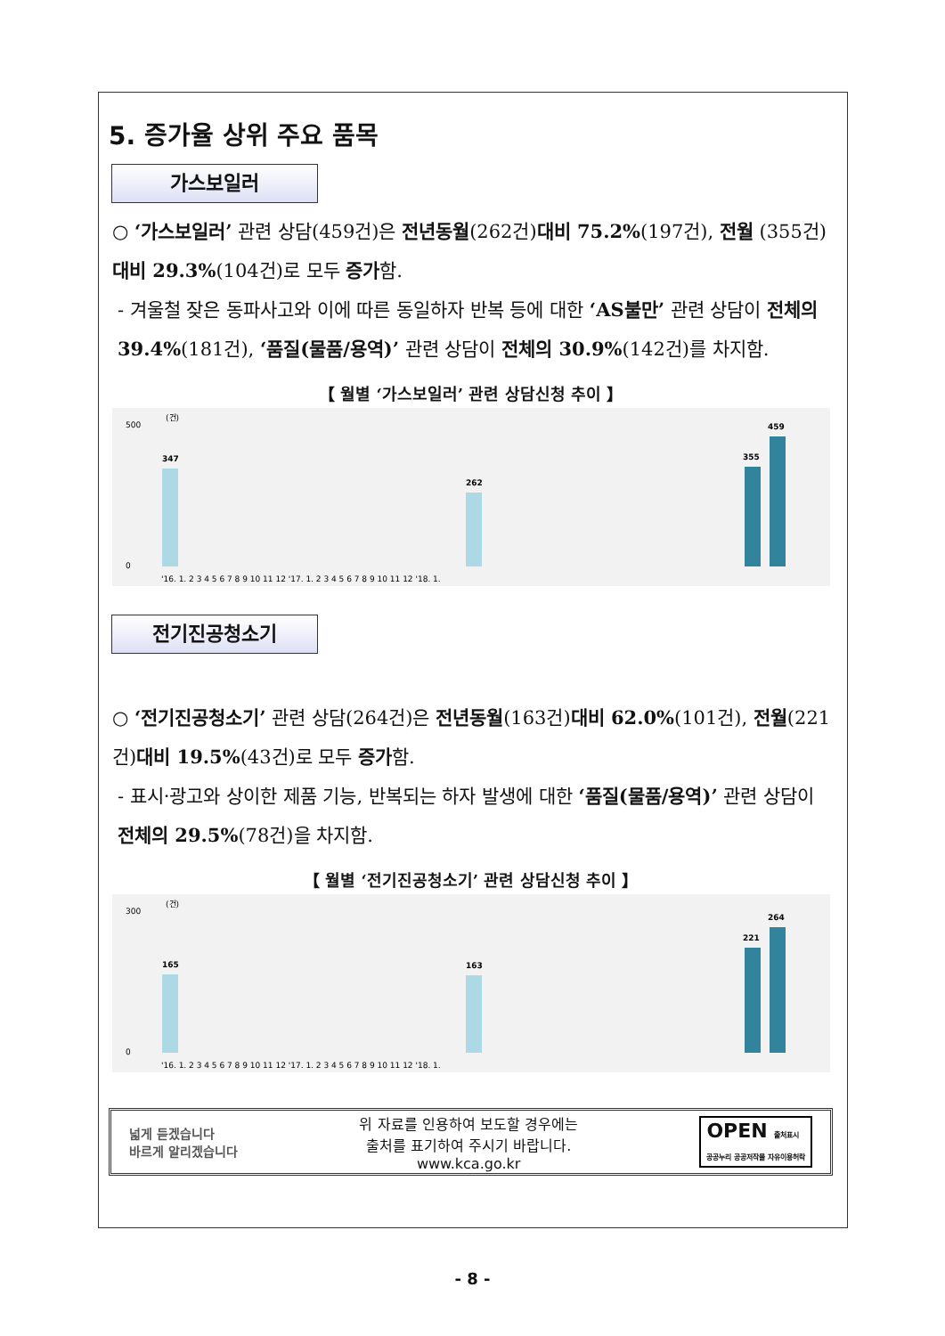5. 증가율 상위 주요 품목
가스보일러
○ ‘가스보일러’ 관련 상담(459건)은 전년동월(262건)대비 75.2%(197건), 전월 (355건)대비 29.3%(104건)로 모두 증가함.
- 겨울철 잦은 동파사고와 이에 따른 동일하자 반복 등에 대한 ‘AS불만’ 관련 상담이 전체의 39.4%(181건), ‘품질(물품/용역)’ 관련 상담이 전체의 30.9%(142건)를 차지함.
【 월별 ‘가스보일러’ 관련 상담신청 추이 】
(건)
500
0
347
262
355
459
'16. 1. 2 3 4 5 6 7 8 9 10 11 12 '17. 1. 2 3 4 5 6 7 8 9 10 11 12 '18. 1.
전기진공청소기
○ ‘전기진공청소기’ 관련 상담(264건)은 전년동월(163건)대비 62.0%(101건), 전월(221건)대비 19.5%(43건)로 모두 증가함.
- 표시·광고와 상이한 제품 기능, 반복되는 하자 발생에 대한 ‘품질(물품/용역)’ 관련 상담이 전체의 29.5%(78건)을 차지함.
【 월별 ‘전기진공청소기’ 관련 상담신청 추이 】
(건)
300
0
165
163
221
264
'16. 1. 2 3 4 5 6 7 8 9 10 11 12 '17. 1. 2 3 4 5 6 7 8 9 10 11 12 '18. 1.
넓게 듣겠습니다
바르게 알리겠습니다
위 자료를 인용하여 보도할 경우에는
출처를 표기하여 주시기 바랍니다.
www.kca.go.kr
OPEN 출처표시
공공누리 공공저작물 자유이용허락
- 8 -